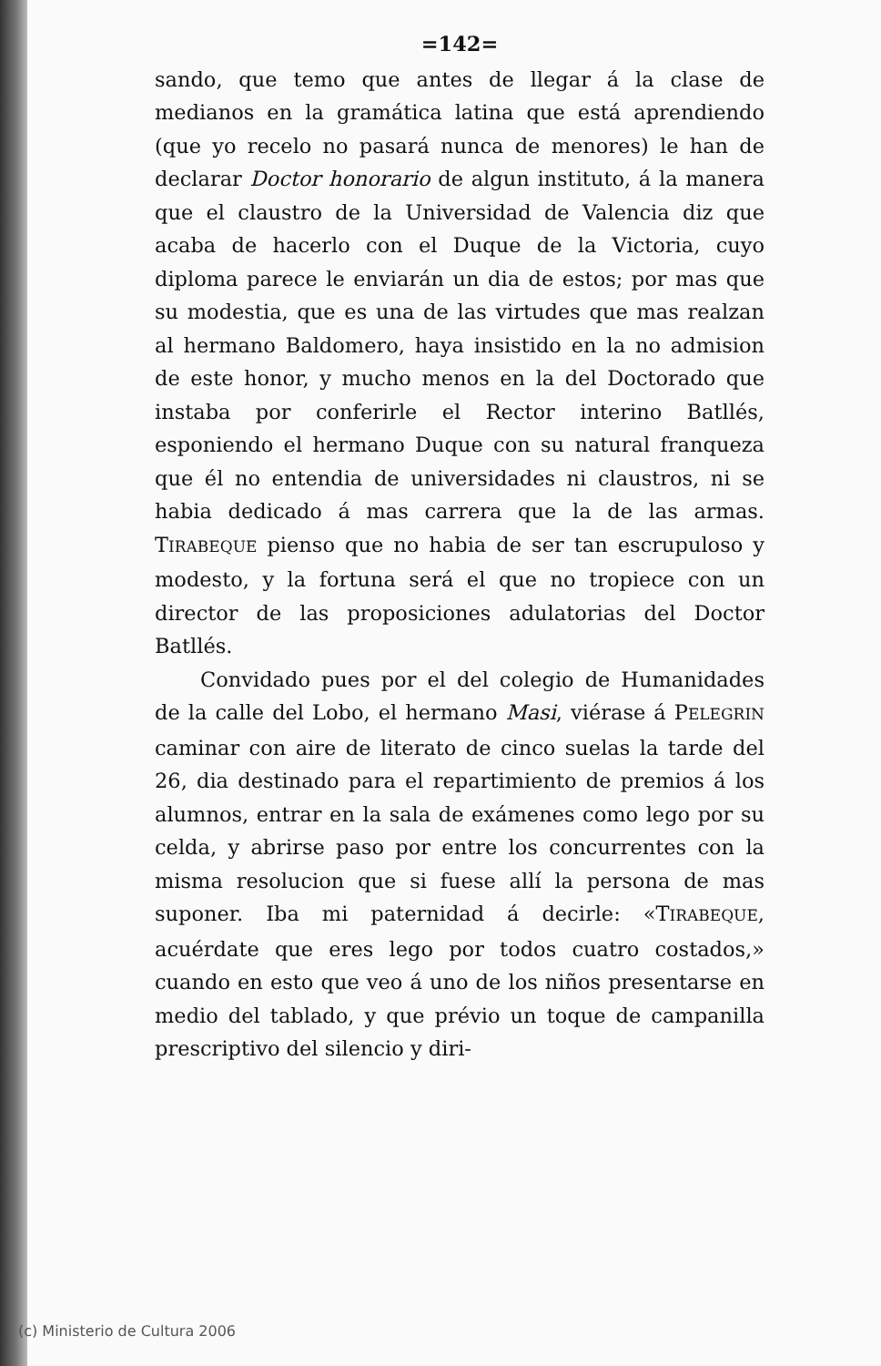=142=
sando, que temo que antes de llegar á la clase de medianos en la gramática latina que está aprendiendo (que yo recelo no pasará nunca de menores) le han de declarar Doctor honorario de algun instituto, á la manera que el claustro de la Universidad de Valencia diz que acaba de hacerlo con el Duque de la Victoria, cuyo diploma parece le enviarán un dia de estos; por mas que su modestia, que es una de las virtudes que mas realzan al hermano Baldomero, haya insistido en la no admision de este honor, y mucho menos en la del Doctorado que instaba por conferirle el Rector interino Batllés, esponiendo el hermano Duque con su natural franqueza que él no entendia de universidades ni claustros, ni se habia dedicado á mas carrera que la de las armas. TIRABEQUE pienso que no habia de ser tan escrupuloso y modesto, y la fortuna será el que no tropiece con un director de las proposiciones adulatorias del Doctor Batllés.
Convidado pues por el del colegio de Humanidades de la calle del Lobo, el hermano Masi, viérase á PELEGRIN caminar con aire de literato de cinco suelas la tarde del 26, dia destinado para el repartimiento de premios á los alumnos, entrar en la sala de exámenes como lego por su celda, y abrirse paso por entre los concurrentes con la misma resolucion que si fuese allí la persona de mas suponer. Iba mi paternidad á decirle: «TIRABEQUE, acuérdate que eres lego por todos cuatro costados,» cuando en esto que veo á uno de los niños presentarse en medio del tablado, y que prévio un toque de campanilla prescriptivo del silencio y diri-
(c) Ministerio de Cultura 2006